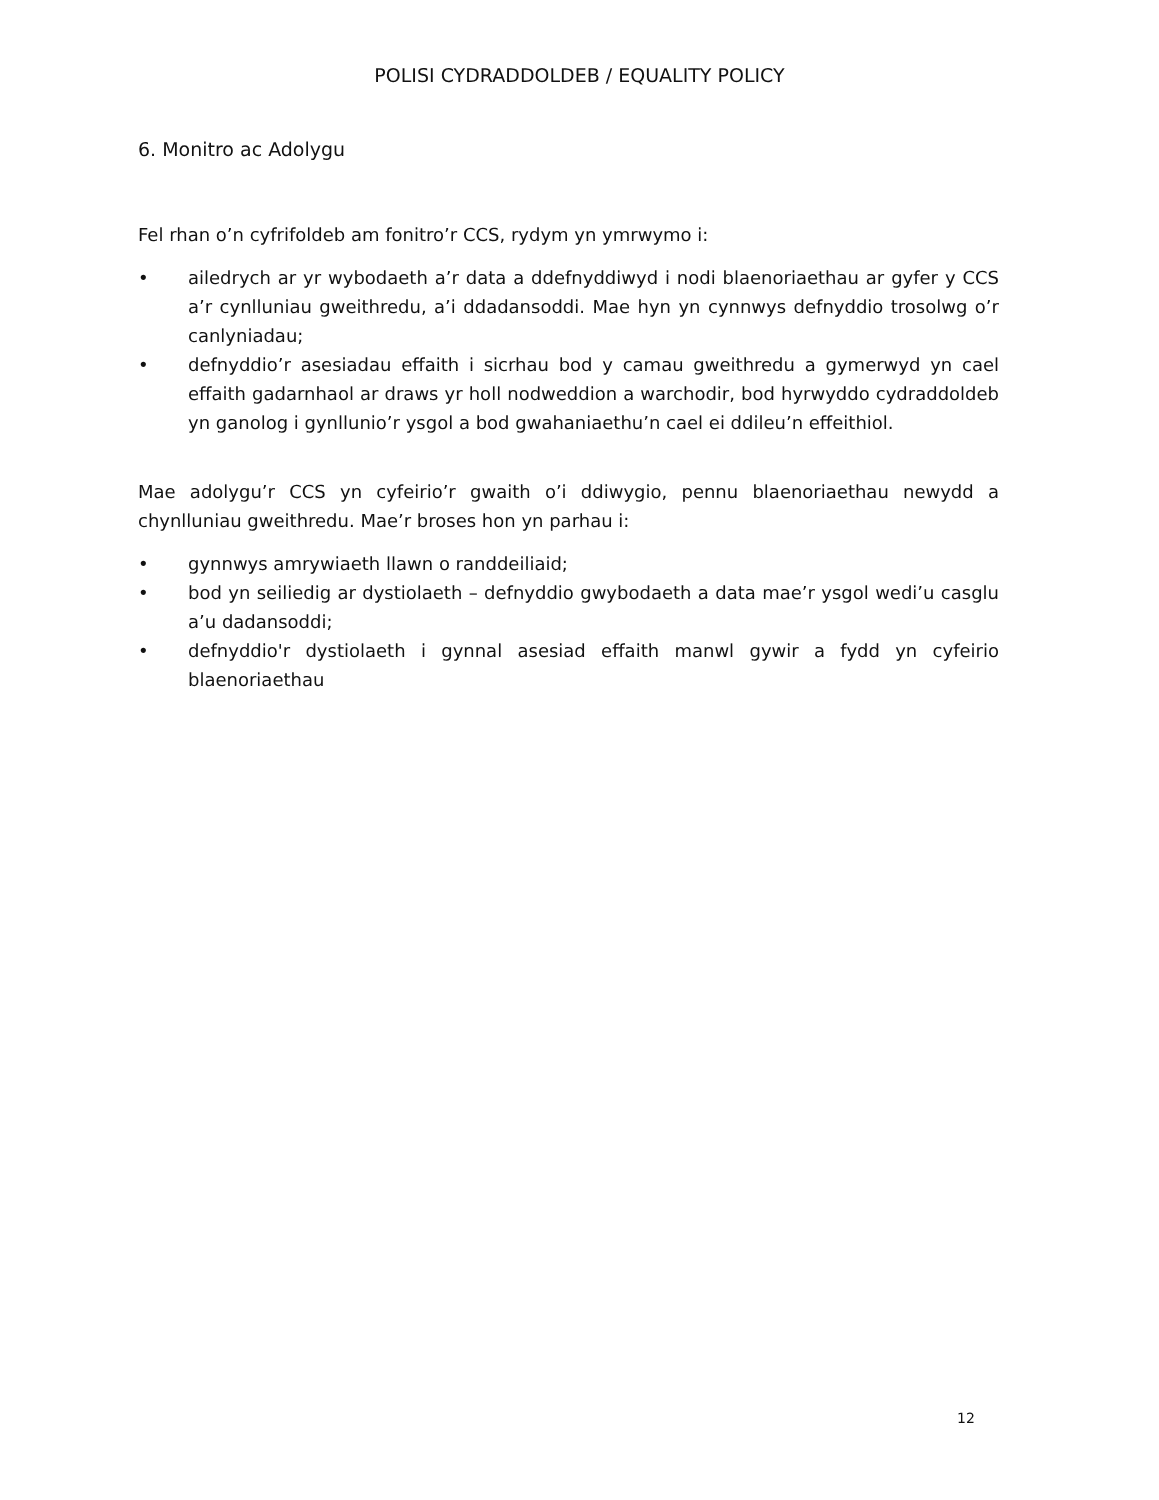POLISI CYDRADDOLDEB / EQUALITY POLICY
6. Monitro ac Adolygu
Fel rhan o’n cyfrifoldeb am fonitro’r CCS, rydym yn ymrwymo i:
• ailedrych ar yr wybodaeth a’r data a ddefnyddiwyd i nodi blaenoriaethau ar gyfer y CCS a’r cynlluniau gweithredu, a’i ddadansoddi. Mae hyn yn cynnwys defnyddio trosolwg o’r canlyniadau;
• defnyddio’r asesiadau effaith i sicrhau bod y camau gweithredu a gymerwyd yn cael effaith gadarnhaol ar draws yr holl nodweddion a warchodir, bod hyrwyddo cydraddoldeb yn ganolog i gynllunio’r ysgol a bod gwahaniaethu’n cael ei ddileu’n effeithiol.
Mae adolygu’r CCS yn cyfeirio’r gwaith o’i ddiwygio, pennu blaenoriaethau newydd a chynlluniau gweithredu. Mae’r broses hon yn parhau i:
• gynnwys amrywiaeth llawn o randdeiliaid;
• bod yn seiliedig ar dystiolaeth – defnyddio gwybodaeth a data mae’r ysgol wedi’u casglu a’u dadansoddi;
• defnyddio'r dystiolaeth i gynnal asesiad effaith manwl gywir a fydd yn cyfeirio blaenoriaethau
12